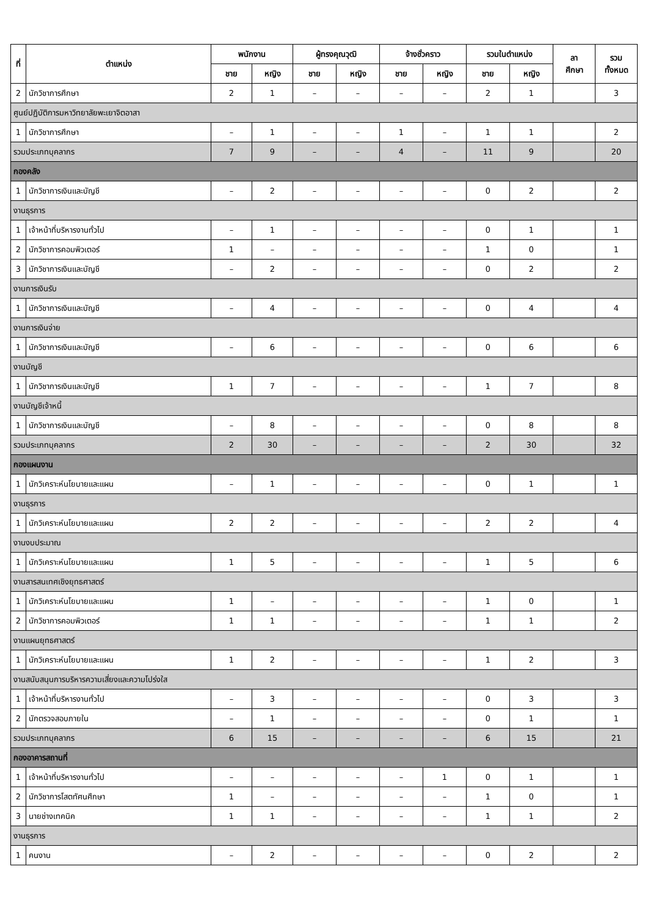| ที่ | ตำแหน่ง | พนักงาน | | ผู้ทรงคุณวุฒิ | | จ้างชั่วคราว | | รวมในตำแหน่ง | | ลา ศึกษา | รวม ทั้งหมด |
| --- | --- | --- | --- | --- | --- | --- | --- | --- | --- | --- | --- |
| | | ชาย | หญิง | ชาย | หญิง | ชาย | หญิง | ชาย | หญิง | | |
| 2 | นักวิชาการศึกษา | 2 | 1 | – | – | – | – | 2 | 1 | | 3 |
| ศูนย์ปฏิบัติการมหาวิทยาลัยพะเยาจิตอาสา | | | | | | | | | | | |
| 1 | นักวิชาการศึกษา | – | 1 | – | – | 1 | – | 1 | 1 | | 2 |
| รวมประเภทบุคลากร | | 7 | 9 | – | – | 4 | – | 11 | 9 | | 20 |
| กองคลัง | | | | | | | | | | | |
| 1 | นักวิชาการเงินและบัญชี | – | 2 | – | – | – | – | 0 | 2 | | 2 |
| งานธุรการ | | | | | | | | | | | |
| 1 | เจ้าหน้าที่บริหารงานทั่วไป | – | 1 | – | – | – | – | 0 | 1 | | 1 |
| 2 | นักวิชาการคอมพิวเตอร์ | 1 | – | – | – | – | – | 1 | 0 | | 1 |
| 3 | นักวิชาการเงินและบัญชี | – | 2 | – | – | – | – | 0 | 2 | | 2 |
| งานการเงินรับ | | | | | | | | | | | |
| 1 | นักวิชาการเงินและบัญชี | – | 4 | – | – | – | – | 0 | 4 | | 4 |
| งานการเงินจ่าย | | | | | | | | | | | |
| 1 | นักวิชาการเงินและบัญชี | – | 6 | – | – | – | – | 0 | 6 | | 6 |
| งานบัญชี | | | | | | | | | | | |
| 1 | นักวิชาการเงินและบัญชี | 1 | 7 | – | – | – | – | 1 | 7 | | 8 |
| งานบัญชีเจ้าหนี้ | | | | | | | | | | | |
| 1 | นักวิชาการเงินและบัญชี | – | 8 | – | – | – | – | 0 | 8 | | 8 |
| รวมประเภทบุคลากร | | 2 | 30 | – | – | – | – | 2 | 30 | | 32 |
| กองแผนงาน | | | | | | | | | | | |
| 1 | นักวิเคราะห์นโยบายและแผน | – | 1 | – | – | – | – | 0 | 1 | | 1 |
| งานธุรการ | | | | | | | | | | | |
| 1 | นักวิเคราะห์นโยบายและแผน | 2 | 2 | – | – | – | – | 2 | 2 | | 4 |
| งานงบประมาณ | | | | | | | | | | | |
| 1 | นักวิเคราะห์นโยบายและแผน | 1 | 5 | – | – | – | – | 1 | 5 | | 6 |
| งานสารสนเทศเชิงยุทธศาสตร์ | | | | | | | | | | | |
| 1 | นักวิเคราะห์นโยบายและแผน | 1 | – | – | – | – | – | 1 | 0 | | 1 |
| 2 | นักวิชาการคอมพิวเตอร์ | 1 | 1 | – | – | – | – | 1 | 1 | | 2 |
| งานแผนยุทธศาสตร์ | | | | | | | | | | | |
| 1 | นักวิเคราะห์นโยบายและแผน | 1 | 2 | – | – | – | – | 1 | 2 | | 3 |
| งานสนับสนุนการบริหารความเสี่ยงและความโปร่งใส | | | | | | | | | | | |
| 1 | เจ้าหน้าที่บริหารงานทั่วไป | – | 3 | – | – | – | – | 0 | 3 | | 3 |
| 2 | นักตรวจสอบภายใน | – | 1 | – | – | – | – | 0 | 1 | | 1 |
| รวมประเภทบุคลากร | | 6 | 15 | – | – | – | – | 6 | 15 | | 21 |
| กองอาคารสถานที่ | | | | | | | | | | | |
| 1 | เจ้าหน้าที่บริหารงานทั่วไป | – | – | – | – | – | 1 | 0 | 1 | | 1 |
| 2 | นักวิชาการโสตทัศนศึกษา | 1 | – | – | – | – | – | 1 | 0 | | 1 |
| 3 | นายช่างเทคนิค | 1 | 1 | – | – | – | – | 1 | 1 | | 2 |
| งานธุรการ | | | | | | | | | | | |
| 1 | คนงาน | – | 2 | – | – | – | – | 0 | 2 | | 2 |